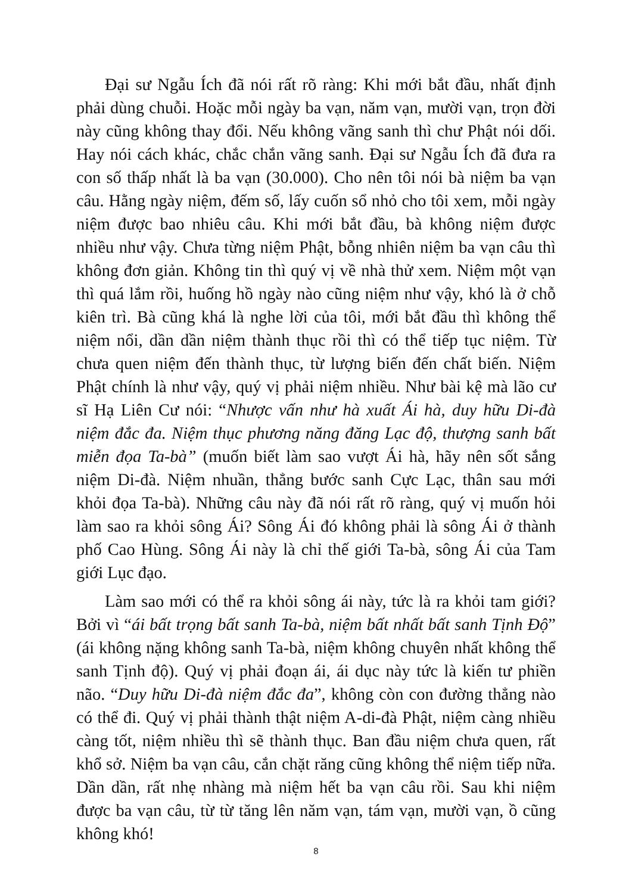Đại sư Ngẫu Ích đã nói rất rõ ràng: Khi mới bắt đầu, nhất định phải dùng chuỗi. Hoặc mỗi ngày ba vạn, năm vạn, mười vạn, trọn đời này cũng không thay đổi. Nếu không vãng sanh thì chư Phật nói dối. Hay nói cách khác, chắc chắn vãng sanh. Đại sư Ngẫu Ích đã đưa ra con số thấp nhất là ba vạn (30.000). Cho nên tôi nói bà niệm ba vạn câu. Hằng ngày niệm, đếm số, lấy cuốn sổ nhỏ cho tôi xem, mỗi ngày niệm được bao nhiêu câu. Khi mới bắt đầu, bà không niệm được nhiều như vậy. Chưa từng niệm Phật, bỗng nhiên niệm ba vạn câu thì không đơn giản. Không tin thì quý vị về nhà thử xem. Niệm một vạn thì quá lắm rồi, huống hồ ngày nào cũng niệm như vậy, khó là ở chỗ kiên trì. Bà cũng khá là nghe lời của tôi, mới bắt đầu thì không thể niệm nổi, dần dần niệm thành thục rồi thì có thể tiếp tục niệm. Từ chưa quen niệm đến thành thục, từ lượng biến đến chất biến. Niệm Phật chính là như vậy, quý vị phải niệm nhiều. Như bài kệ mà lão cư sĩ Hạ Liên Cư nói: “Nhược vấn như hà xuất Ái hà, duy hữu Di-đà niệm đắc đa. Niệm thục phương năng đăng Lạc độ, thượng sanh bất miễn đọa Ta-bà” (muốn biết làm sao vượt Ái hà, hãy nên sốt sắng niệm Di-đà. Niệm nhuần, thẳng bước sanh Cực Lạc, thân sau mới khỏi đọa Ta-bà). Những câu này đã nói rất rõ ràng, quý vị muốn hỏi làm sao ra khỏi sông Ái? Sông Ái đó không phải là sông Ái ở thành phố Cao Hùng. Sông Ái này là chỉ thế giới Ta-bà, sông Ái của Tam giới Lục đạo.
Làm sao mới có thể ra khỏi sông ái này, tức là ra khỏi tam giới? Bởi vì “ái bất trọng bất sanh Ta-bà, niệm bất nhất bất sanh Tịnh Độ” (ái không nặng không sanh Ta-bà, niệm không chuyên nhất không thể sanh Tịnh độ). Quý vị phải đoạn ái, ái dục này tức là kiến tư phiền não. “Duy hữu Di-đà niệm đắc đa”, không còn con đường thẳng nào có thể đi. Quý vị phải thành thật niệm A-di-đà Phật, niệm càng nhiều càng tốt, niệm nhiều thì sẽ thành thục. Ban đầu niệm chưa quen, rất khổ sở. Niệm ba vạn câu, cắn chặt răng cũng không thể niệm tiếp nữa. Dần dần, rất nhẹ nhàng mà niệm hết ba vạn câu rồi. Sau khi niệm được ba vạn câu, từ từ tăng lên năm vạn, tám vạn, mười vạn, ồ cũng không khó!
8